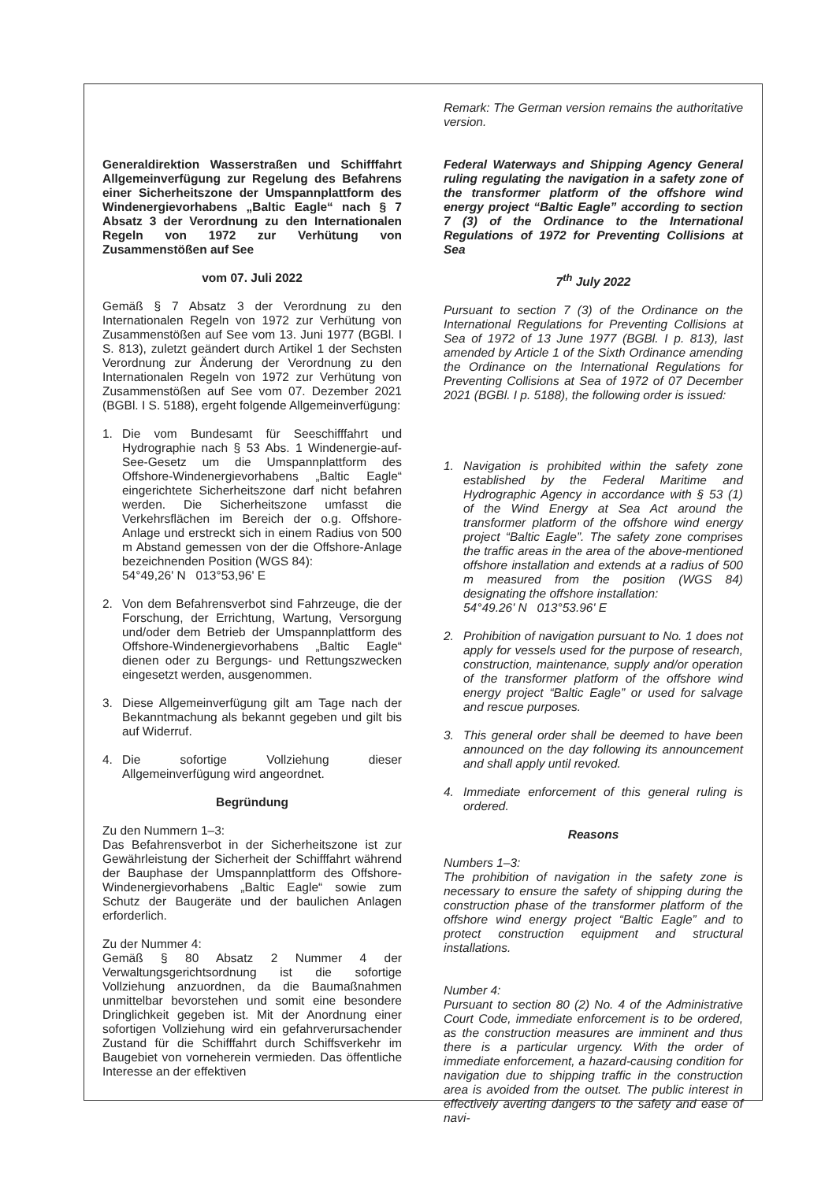Generaldirektion Wasserstraßen und Schifffahrt Allgemeinverfügung zur Regelung des Befahrens einer Sicherheitszone der Umspannplattform des Windenergievorhabens „Baltic Eagle“ nach § 7 Absatz 3 der Verordnung zu den Internationalen Regeln von 1972 zur Verhütung von Zusammenstößen auf See
vom 07. Juli 2022
Gemäß § 7 Absatz 3 der Verordnung zu den Internationalen Regeln von 1972 zur Verhütung von Zusammenstößen auf See vom 13. Juni 1977 (BGBl. I S. 813), zuletzt geändert durch Artikel 1 der Sechsten Verordnung zur Änderung der Verordnung zu den Internationalen Regeln von 1972 zur Verhütung von Zusammenstößen auf See vom 07. Dezember 2021 (BGBl. I S. 5188), ergeht folgende Allgemeinverfügung:
1. Die vom Bundesamt für Seeschifffahrt und Hydrographie nach § 53 Abs. 1 Windenergie-auf-See-Gesetz um die Umspannplattform des Offshore-Windenergievorhabens „Baltic Eagle“ eingerichtete Sicherheitszone darf nicht befahren werden. Die Sicherheitszone umfasst die Verkehrsflächen im Bereich der o.g. Offshore-Anlage und erstreckt sich in einem Radius von 500 m Abstand gemessen von der die Offshore-Anlage bezeichnenden Position (WGS 84):
54°49,26' N 013°53,96' E
2. Von dem Befahrensverbot sind Fahrzeuge, die der Forschung, der Errichtung, Wartung, Versorgung und/oder dem Betrieb der Umspannplattform des Offshore-Windenergievorhabens „Baltic Eagle“ dienen oder zu Bergungs- und Rettungszwecken eingesetzt werden, ausgenommen.
3. Diese Allgemeinverfügung gilt am Tage nach der Bekanntmachung als bekannt gegeben und gilt bis auf Widerruf.
4. Die sofortige Vollziehung dieser Allgemeinverfügung wird angeordnet.
Begründung
Zu den Nummern 1–3:
Das Befahrensverbot in der Sicherheitszone ist zur Gewährleistung der Sicherheit der Schifffahrt während der Bauphase der Umspannplattform des Offshore-Windenergievorhabens „Baltic Eagle“ sowie zum Schutz der Baugeräte und der baulichen Anlagen erforderlich.
Zu der Nummer 4:
Gemäß § 80 Absatz 2 Nummer 4 der Verwaltungsgerichtsordnung ist die sofortige Vollziehung anzuordnen, da die Baumaßnahmen unmittelbar bevorstehen und somit eine besondere Dringlichkeit gegeben ist. Mit der Anordnung einer sofortigen Vollziehung wird ein gefahrverursachender Zustand für die Schifffahrt durch Schiffsverkehr im Baugebiet von vorneherein vermieden. Das öffentliche Interesse an der effektiven
Remark: The German version remains the authoritative version.
Federal Waterways and Shipping Agency General ruling regulating the navigation in a safety zone of the transformer platform of the offshore wind energy project “Baltic Eagle” according to section 7 (3) of the Ordinance to the International Regulations of 1972 for Preventing Collisions at Sea
7<sup>th</sup> July 2022
Pursuant to section 7 (3) of the Ordinance on the International Regulations for Preventing Collisions at Sea of 1972 of 13 June 1977 (BGBl. I p. 813), last amended by Article 1 of the Sixth Ordinance amending the Ordinance on the International Regulations for Preventing Collisions at Sea of 1972 of 07 December 2021 (BGBl. I p. 5188), the following order is issued:
1. Navigation is prohibited within the safety zone established by the Federal Maritime and Hydrographic Agency in accordance with § 53 (1) of the Wind Energy at Sea Act around the transformer platform of the offshore wind energy project “Baltic Eagle”. The safety zone comprises the traffic areas in the area of the above-mentioned offshore installation and extends at a radius of 500 m measured from the position (WGS 84) designating the offshore installation:
54°49.26' N 013°53.96' E
2. Prohibition of navigation pursuant to No. 1 does not apply for vessels used for the purpose of research, construction, maintenance, supply and/or operation of the transformer platform of the offshore wind energy project “Baltic Eagle” or used for salvage and rescue purposes.
3. This general order shall be deemed to have been announced on the day following its announcement and shall apply until revoked.
4. Immediate enforcement of this general ruling is ordered.
Reasons
Numbers 1–3:
The prohibition of navigation in the safety zone is necessary to ensure the safety of shipping during the construction phase of the transformer platform of the offshore wind energy project “Baltic Eagle” and to protect construction equipment and structural installations.
Number 4:
Pursuant to section 80 (2) No. 4 of the Administrative Court Code, immediate enforcement is to be ordered, as the construction measures are imminent and thus there is a particular urgency. With the order of immediate enforcement, a hazard-causing condition for navigation due to shipping traffic in the construction area is avoided from the outset. The public interest in effectively averting dangers to the safety and ease of navi-